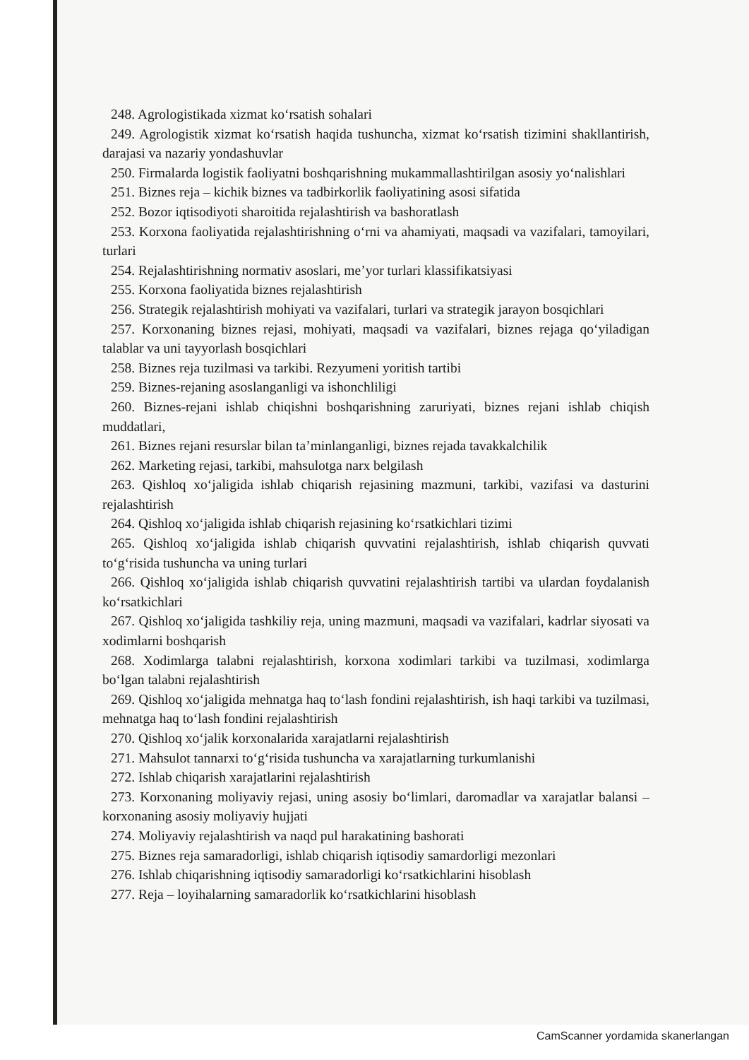248. Agrologistikada xizmat ko‘rsatish sohalari
249. Agrologistik xizmat ko‘rsatish haqida tushuncha, xizmat ko‘rsatish tizimini shakllantirish, darajasi va nazariy yondashuvlar
250. Firmalarda logistik faoliyatni boshqarishning mukammallashtirilgan asosiy yo‘nalishlari
251. Biznes reja – kichik biznes va tadbirkorlik faoliyatining asosi sifatida
252. Bozor iqtisodiyoti sharoitida rejalashtirish va bashoratlash
253. Korxona faoliyatida rejalashtirishning o‘rni va ahamiyati, maqsadi va vazifalari, tamoyilari, turlari
254. Rejalashtirishning normativ asoslari, me’yor turlari klassifikatsiyasi
255. Korxona faoliyatida biznes rejalashtirish
256. Strategik rejalashtirish mohiyati va vazifalari, turlari va strategik jarayon bosqichlari
257. Korxonaning biznes rejasi, mohiyati, maqsadi va vazifalari, biznes rejaga qo‘yiladigan talablar va uni tayyorlash bosqichlari
258. Biznes reja tuzilmasi va tarkibi. Rezyumeni yoritish tartibi
259. Biznes-rejaning asoslanganligi va ishonchliligi
260. Biznes-rejani ishlab chiqishni boshqarishning zaruriyati, biznes rejani ishlab chiqish muddatlari,
261. Biznes rejani resurslar bilan ta’minlanganligi, biznes rejada tavakkalchilik
262. Marketing rejasi, tarkibi, mahsulotga narx belgilash
263. Qishloq xo‘jaligida ishlab chiqarish rejasining mazmuni, tarkibi, vazifasi va dasturini rejalashtirish
264. Qishloq xo‘jaligida ishlab chiqarish rejasining ko‘rsatkichlari tizimi
265. Qishloq xo‘jaligida ishlab chiqarish quvvatini rejalashtirish, ishlab chiqarish quvvati to‘g‘risida tushuncha va uning turlari
266. Qishloq xo‘jaligida ishlab chiqarish quvvatini rejalashtirish tartibi va ulardan foydalanish ko‘rsatkichlari
267. Qishloq xo‘jaligida tashkiliy reja, uning mazmuni, maqsadi va vazifalari, kadrlar siyosati va xodimlarni boshqarish
268. Xodimlarga talabni rejalashtirish, korxona xodimlari tarkibi va tuzilmasi, xodimlarga bo‘lgan talabni rejalashtirish
269. Qishloq xo‘jaligida mehnatga haq to‘lash fondini rejalashtirish, ish haqi tarkibi va tuzilmasi, mehnatga haq to‘lash fondini rejalashtirish
270. Qishloq xo‘jalik korxonalarida xarajatlarni rejalashtirish
271. Mahsulot tannarxi to‘g‘risida tushuncha va xarajatlarning turkumlanishi
272. Ishlab chiqarish xarajatlarini rejalashtirish
273. Korxonaning moliyaviy rejasi, uning asosiy bo‘limlari, daromadlar va xarajatlar balansi – korxonaning asosiy moliyaviy hujjati
274. Moliyaviy rejalashtirish va naqd pul harakatining bashorati
275. Biznes reja samaradorligi, ishlab chiqarish iqtisodiy samardorligi mezonlari
276. Ishlab chiqarishning iqtisodiy samaradorligi ko‘rsatkichlarini hisoblash
277. Reja – loyihalarning samaradorlik ko‘rsatkichlarini hisoblash
CamScanner yordamida skanerlangan